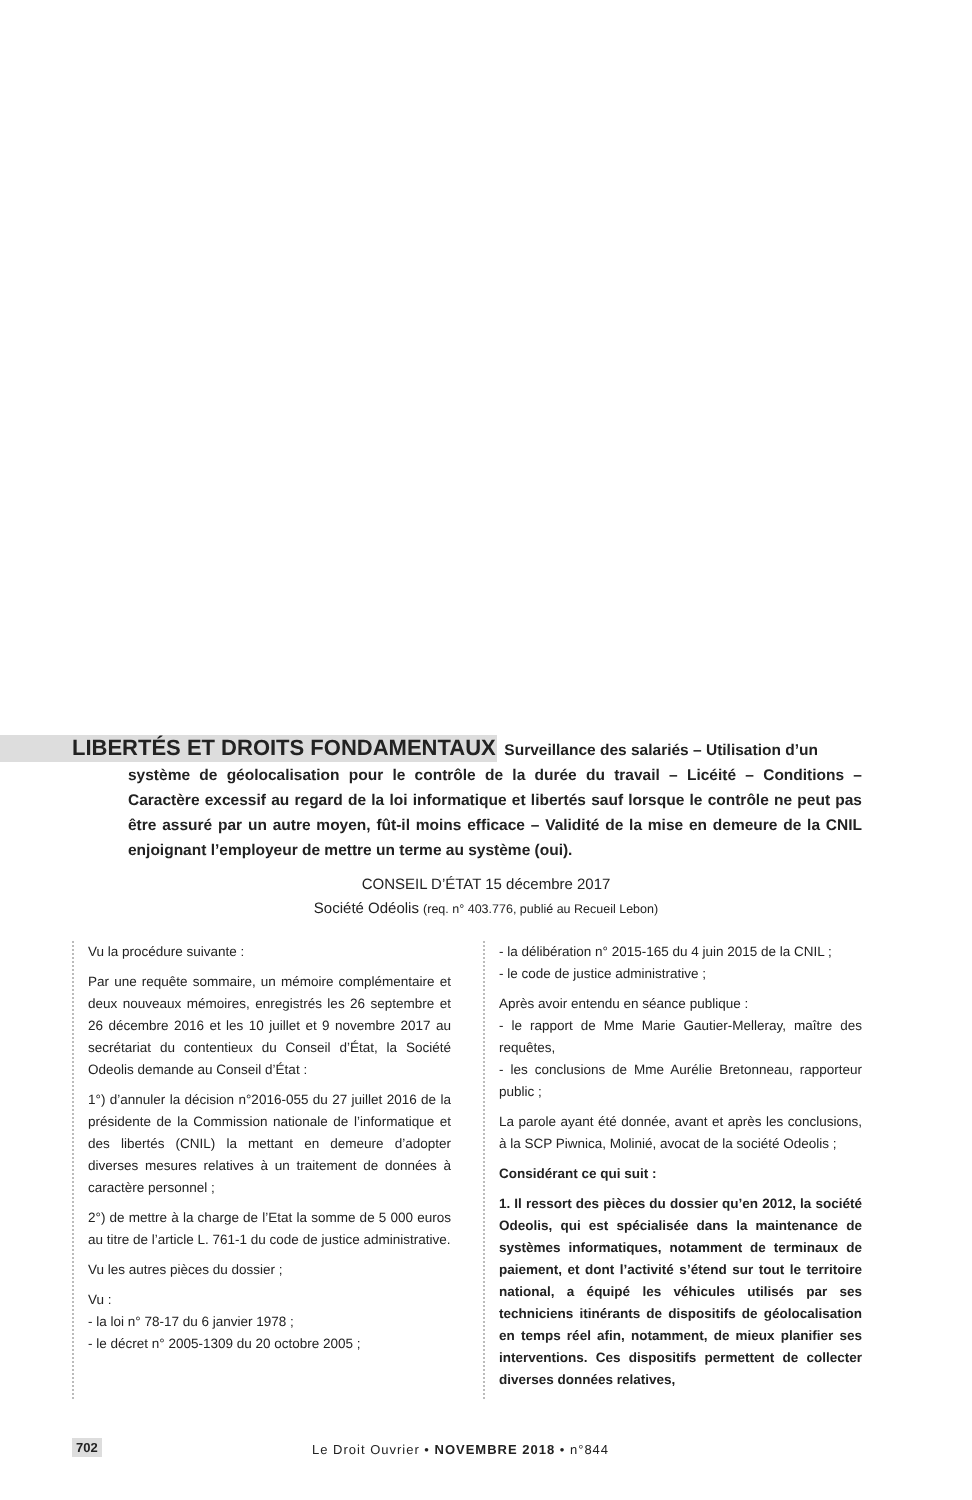LIBERTÉS ET DROITS FONDAMENTAUX Surveillance des salariés – Utilisation d’un
système de géolocalisation pour le contrôle de la durée du travail – Licéité – Conditions – Caractère excessif au regard de la loi informatique et libertés sauf lorsque le contrôle ne peut pas être assuré par un autre moyen, fût-il moins efficace – Validité de la mise en demeure de la CNIL enjoignant l’employeur de mettre un terme au système (oui).
CONSEIL D’ÉTAT 15 décembre 2017
Société Odéolis (req. n° 403.776, publié au Recueil Lebon)
Vu la procédure suivante :
Par une requête sommaire, un mémoire complémentaire et deux nouveaux mémoires, enregistrés les 26 septembre et 26 décembre 2016 et les 10 juillet et 9 novembre 2017 au secrétariat du contentieux du Conseil d’État, la Société Odeolis demande au Conseil d’État :
1°) d’annuler la décision n°2016-055 du 27 juillet 2016 de la présidente de la Commission nationale de l’informatique et des libertés (CNIL) la mettant en demeure d’adopter diverses mesures relatives à un traitement de données à caractère personnel ;
2°) de mettre à la charge de l’Etat la somme de 5 000 euros au titre de l’article L. 761-1 du code de justice administrative.
Vu les autres pièces du dossier ;
Vu :
- la loi n° 78-17 du 6 janvier 1978 ;
- le décret n° 2005-1309 du 20 octobre 2005 ;
- la délibération n° 2015-165 du 4 juin 2015 de la CNIL ;
- le code de justice administrative ;
Après avoir entendu en séance publique :
- le rapport de Mme Marie Gautier-Melleray, maître des requêtes,
- les conclusions de Mme Aurélie Bretonneau, rapporteur public ;
La parole ayant été donnée, avant et après les conclusions, à la SCP Piwnica, Molinié, avocat de la société Odeolis ;
Considérant ce qui suit :
1. Il ressort des pièces du dossier qu’en 2012, la société Odeolis, qui est spécialisée dans la maintenance de systèmes informatiques, notamment de terminaux de paiement, et dont l’activité s’étend sur tout le territoire national, a équipé les véhicules utilisés par ses techniciens itinérants de dispositifs de géolocalisation en temps réel afin, notamment, de mieux planifier ses interventions. Ces dispositifs permettent de collecter diverses données relatives,
702 Le Droit Ouvrier • NOVEMBRE 2018 • n°844